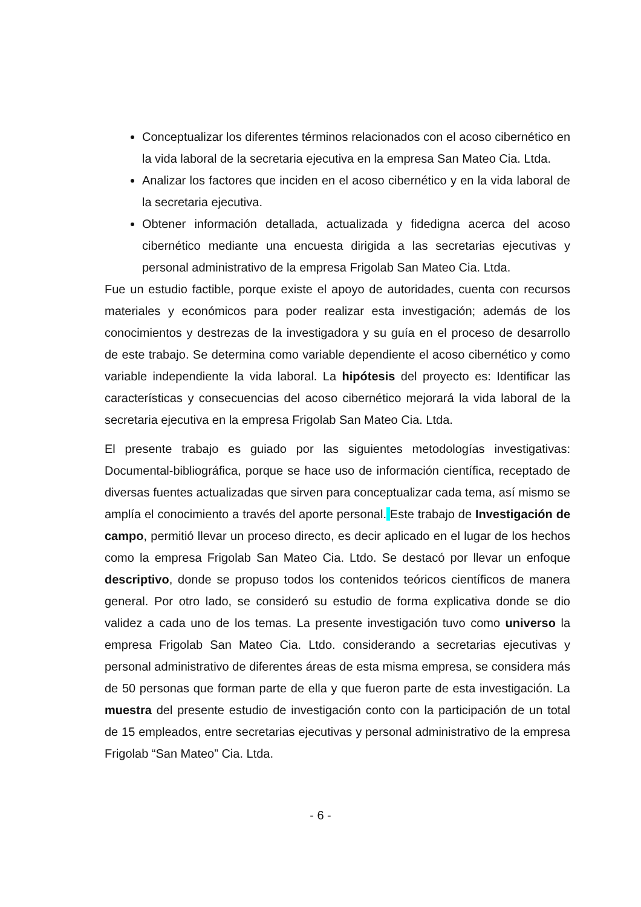Conceptualizar los diferentes términos relacionados con el acoso cibernético en la vida laboral de la secretaria ejecutiva en la empresa San Mateo Cia. Ltda.
Analizar los factores que inciden en el acoso cibernético y en la vida laboral de la secretaria ejecutiva.
Obtener información detallada, actualizada y fidedigna acerca del acoso cibernético mediante una encuesta dirigida a las secretarias ejecutivas y personal administrativo de la empresa Frigolab San Mateo Cia. Ltda.
Fue un estudio factible, porque existe el apoyo de autoridades, cuenta con recursos materiales y económicos para poder realizar esta investigación; además de los conocimientos y destrezas de la investigadora y su guía en el proceso de desarrollo de este trabajo. Se determina como variable dependiente el acoso cibernético y como variable independiente la vida laboral. La hipótesis del proyecto es: Identificar las características y consecuencias del acoso cibernético mejorará la vida laboral de la secretaria ejecutiva en la empresa Frigolab San Mateo Cia. Ltda.
El presente trabajo es guiado por las siguientes metodologías investigativas: Documental-bibliográfica, porque se hace uso de información científica, receptado de diversas fuentes actualizadas que sirven para conceptualizar cada tema, así mismo se amplía el conocimiento a través del aporte personal. Este trabajo de Investigación de campo, permitió llevar un proceso directo, es decir aplicado en el lugar de los hechos como la empresa Frigolab San Mateo Cia. Ltdo. Se destacó por llevar un enfoque descriptivo, donde se propuso todos los contenidos teóricos científicos de manera general. Por otro lado, se consideró su estudio de forma explicativa donde se dio validez a cada uno de los temas. La presente investigación tuvo como universo la empresa Frigolab San Mateo Cia. Ltdo. considerando a secretarias ejecutivas y personal administrativo de diferentes áreas de esta misma empresa, se considera más de 50 personas que forman parte de ella y que fueron parte de esta investigación. La muestra del presente estudio de investigación conto con la participación de un total de 15 empleados, entre secretarias ejecutivas y personal administrativo de la empresa Frigolab “San Mateo” Cia. Ltda.
- 6 -